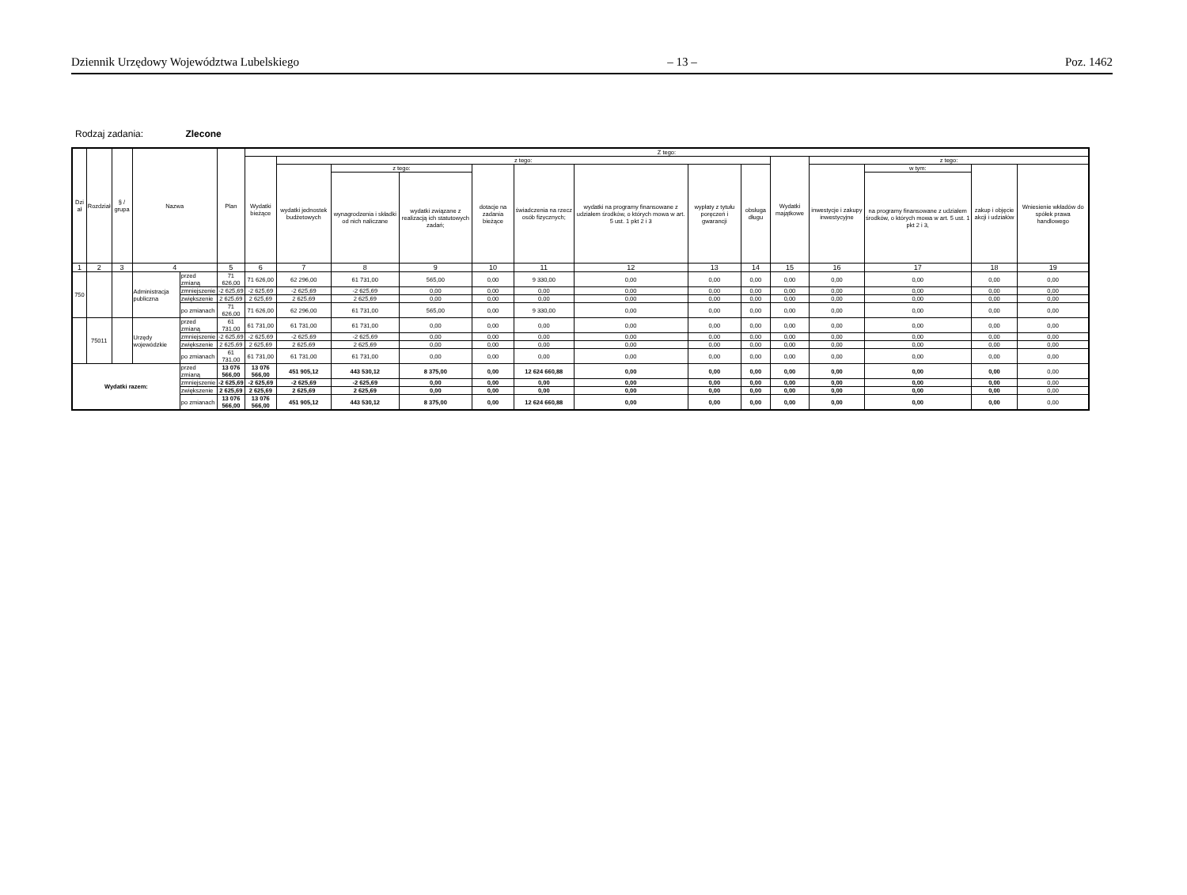Dziennik Urzędowy Województwa Lubelskiego – 13 – Poz. 1462
Rodzaj zadania: Zlecone
| Dzi ał | Rozdział | § / grupa | Nazwa | | Plan | Z tego: | | | | | | | | | | | | | |
| --- | --- | --- | --- | --- | --- | --- | --- | --- | --- | --- | --- | --- | --- | --- | --- | --- | --- | --- | --- |
| | | | | | | Wydatki bieżące | z tego: | | | | | | | | Wydatki majątkowe | z tego: | | | |
| | | | | | | | wydatki jednostek budżetowych | z tego: | | dotacje na zadania bieżące | świadczenia na rzecz osób fizycznych; | wydatki na programy finansowane z udziałem środków, o których mowa w art. 5 ust. 1 pkt 2 i 3 | wypłaty z tytułu poręczeń i gwarancji | obsługa długu | | inwestycje i zakupy inwestycyjne | w tym: | zakup i objęcie akcji i udziałów | Wniesienie wkładów do spółek prawa handlowego |
| | | | | | | | | wynagrodzenia i składki od nich naliczane | wydatki związane z realizacją ich statutowych zadań; | | | | | | | | na programy finansowane z udziałem środków, o których mowa w art. 5 ust. 1 pkt 2 i 3, | | |
| 1 | 2 | 3 | 4 | | 5 | 6 | 7 | 8 | 9 | 10 | 11 | 12 | 13 | 14 | 15 | 16 | 17 | 18 | 19 |
| 750 | | | Administracja publiczna | przed zmianą | 71 626,00 | 71 626,00 | 62 296,00 | 61 731,00 | 565,00 | 0,00 | 9 330,00 | 0,00 | 0,00 | 0,00 | 0,00 | 0,00 | 0,00 | 0,00 | 0,00 |
| | | | | zmniejszenie | -2 625,69 | -2 625,69 | -2 625,69 | -2 625,69 | 0,00 | 0,00 | 0,00 | 0,00 | 0,00 | 0,00 | 0,00 | 0,00 | 0,00 | 0,00 | 0,00 |
| | | | | zwiększenie | 2 625,69 | 2 625,69 | 2 625,69 | 2 625,69 | 0,00 | 0,00 | 0,00 | 0,00 | 0,00 | 0,00 | 0,00 | 0,00 | 0,00 | 0,00 | 0,00 |
| | | | | po zmianach | 71 626,00 | 71 626,00 | 62 296,00 | 61 731,00 | 565,00 | 0,00 | 9 330,00 | 0,00 | 0,00 | 0,00 | 0,00 | 0,00 | 0,00 | 0,00 | 0,00 |
| | 75011 | | Urzędy wojewódzkie | przed zmianą | 61 731,00 | 61 731,00 | 61 731,00 | 61 731,00 | 0,00 | 0,00 | 0,00 | 0,00 | 0,00 | 0,00 | 0,00 | 0,00 | 0,00 | 0,00 | 0,00 |
| | | | | zmniejszenie | -2 625,69 | -2 625,69 | -2 625,69 | -2 625,69 | 0,00 | 0,00 | 0,00 | 0,00 | 0,00 | 0,00 | 0,00 | 0,00 | 0,00 | 0,00 | 0,00 |
| | | | | zwiększenie | 2 625,69 | 2 625,69 | 2 625,69 | 2 625,69 | 0,00 | 0,00 | 0,00 | 0,00 | 0,00 | 0,00 | 0,00 | 0,00 | 0,00 | 0,00 | 0,00 |
| | | | | po zmianach | 61 731,00 | 61 731,00 | 61 731,00 | 61 731,00 | 0,00 | 0,00 | 0,00 | 0,00 | 0,00 | 0,00 | 0,00 | 0,00 | 0,00 | 0,00 | 0,00 |
| Wydatki razem: | | | | przed zmianą | 13 076 566,00 | 13 076 566,00 | 451 905,12 | 443 530,12 | 8 375,00 | 0,00 | 12 624 660,88 | 0,00 | 0,00 | 0,00 | 0,00 | 0,00 | 0,00 | 0,00 | 0,00 |
| | | | | zmniejszenie | -2 625,69 | -2 625,69 | -2 625,69 | -2 625,69 | 0,00 | 0,00 | 0,00 | 0,00 | 0,00 | 0,00 | 0,00 | 0,00 | 0,00 | 0,00 | 0,00 |
| | | | | zwiększenie | 2 625,69 | 2 625,69 | 2 625,69 | 2 625,69 | 0,00 | 0,00 | 0,00 | 0,00 | 0,00 | 0,00 | 0,00 | 0,00 | 0,00 | 0,00 | 0,00 |
| | | | | po zmianach | 13 076 566,00 | 13 076 566,00 | 451 905,12 | 443 530,12 | 8 375,00 | 0,00 | 12 624 660,88 | 0,00 | 0,00 | 0,00 | 0,00 | 0,00 | 0,00 | 0,00 | 0,00 |